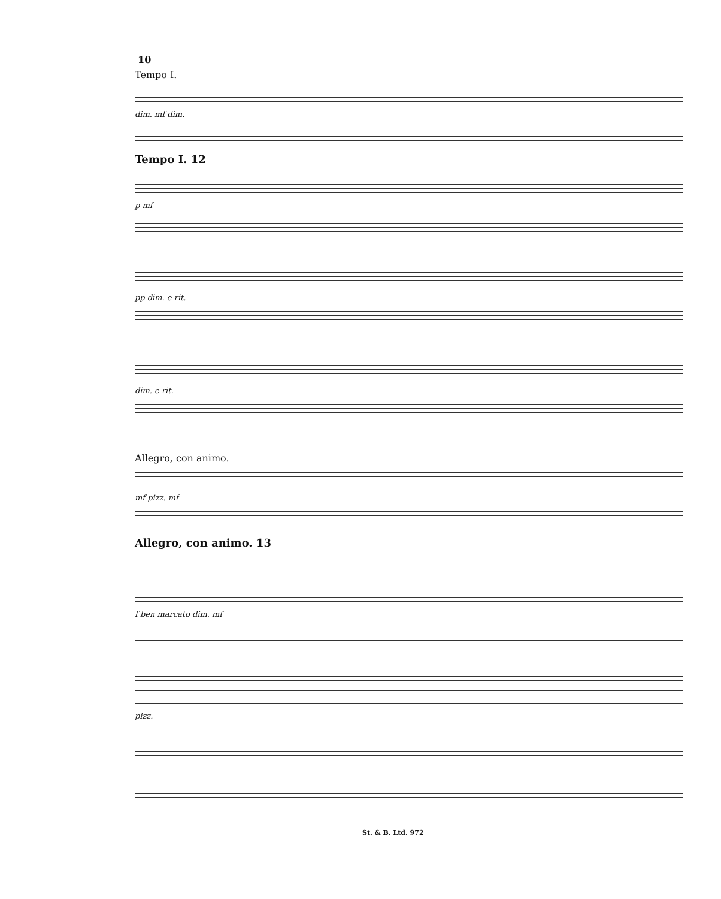10
Tempo I.
dim. mf dim.
Tempo I. 12
p mf
pp dim. e rit.
dim. e rit.
Allegro, con animo.
mf pizz. mf
Allegro, con animo. 13
f ben marcato dim. mf
pizz.
St. & B. Ltd. 972